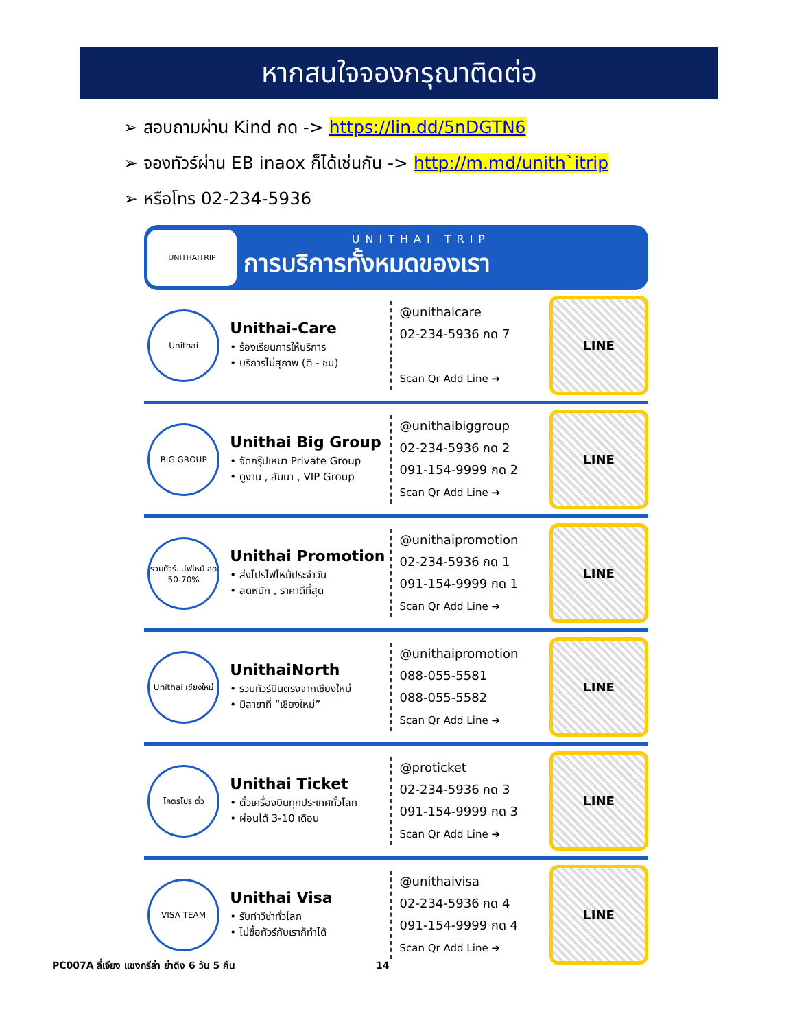หากสนใจจองกรุณาติดต่อ
➢ สอบถามผ่าน Kind กด -> https://lin.dd/5nDGTN6
➢ จองทัวร์ผ่าน EB inaox ก็ได้เช่นกัน -> http://m.md/unith`itrip
➢ หรือโทร 02-234-5936
UNITHAITRIP
UNITHAI TRIP
การบริการทั้งหมดของเรา
Unithai
Unithai-Care
• ร้องเรียนการให้บริการ
• บริการไม่สุภาพ (ติ - ชม)
@unithaicare
02-234-5936 กด 7
Scan Qr Add Line ➔
LINE
BIG GROUP
Unithai Big Group
• จัดกรุ๊ปเหมา Private Group
• ดูงาน , สัมนา , VIP Group
@unithaibiggroup
02-234-5936 กด 2
091-154-9999 กด 2
Scan Qr Add Line ➔
LINE
รวมทัวร์...ไฟไหม้ ลด 50-70%
Unithai Promotion
• ส่งโปรไฟไหม้ประจำวัน
• ลดหนัก , ราคาดีที่สุด
@unithaipromotion
02-234-5936 กด 1
091-154-9999 กด 1
Scan Qr Add Line ➔
LINE
Unithai เชียงใหม่
UnithaiNorth
• รวมทัวร์บินตรงจากเชียงใหม่
• มีสาขาที่ “เชียงใหม่”
@unithaipromotion
088-055-5581
088-055-5582
Scan Qr Add Line ➔
LINE
โคตรโปร ตั๋ว
Unithai Ticket
• ตั๋วเครื่องบินทุกประเทศทั่วโลก
• ผ่อนได้ 3-10 เดือน
@proticket
02-234-5936 กด 3
091-154-9999 กด 3
Scan Qr Add Line ➔
LINE
VISA TEAM
Unithai Visa
• รับทำวีซ่าทั่วโลก
• ไม่ซื้อทัวร์กับเราก็ทำได้
@unithaivisa
02-234-5936 กด 4
091-154-9999 กด 4
Scan Qr Add Line ➔
LINE
PC007A ลี่เจียง แชงกรีล่า ย่าดิง 6 วัน 5 คืน 14